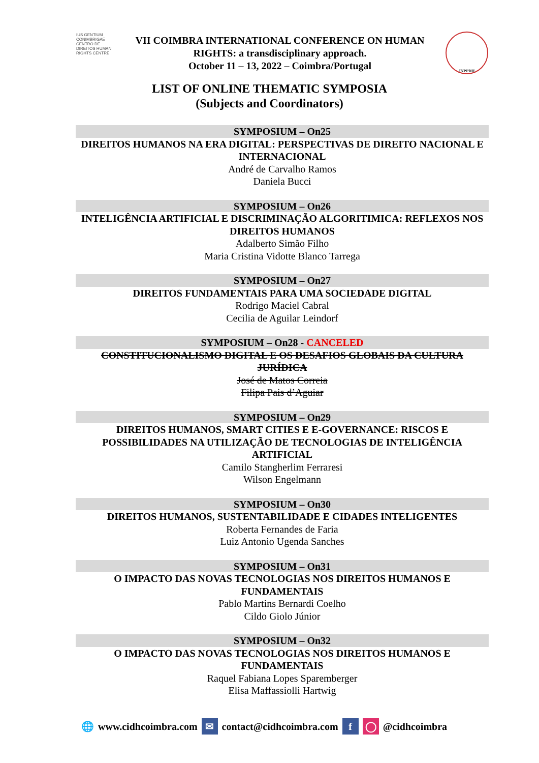IUS GENTIUM CONIMBRIGAE CENTRO DE DIREITOS HUMAN RIGHTS CENTRE
VII COIMBRA INTERNATIONAL CONFERENCE ON HUMAN
RIGHTS: a transdisciplinary approach.
October 11 – 13, 2022 – Coimbra/Portugal
INPPDH
LIST OF ONLINE THEMATIC SYMPOSIA
(Subjects and Coordinators)
SYMPOSIUM – On25
DIREITOS HUMANOS NA ERA DIGITAL: PERSPECTIVAS DE DIREITO NACIONAL E INTERNACIONAL
André de Carvalho Ramos
Daniela Bucci
SYMPOSIUM – On26
INTELIGÊNCIA ARTIFICIAL E DISCRIMINAÇÃO ALGORITIMICA: REFLEXOS NOS DIREITOS HUMANOS
Adalberto Simão Filho
Maria Cristina Vidotte Blanco Tarrega
SYMPOSIUM – On27
DIREITOS FUNDAMENTAIS PARA UMA SOCIEDADE DIGITAL
Rodrigo Maciel Cabral
Cecilia de Aguilar Leindorf
SYMPOSIUM – On28 - CANCELED
CONSTITUCIONALISMO DIGITAL E OS DESAFIOS GLOBAIS DA CULTURA JURÍDICA
José de Matos Correia
Filipa Pais d’Aguiar
SYMPOSIUM – On29
DIREITOS HUMANOS, SMART CITIES E E-GOVERNANCE: RISCOS E POSSIBILIDADES NA UTILIZAÇÃO DE TECNOLOGIAS DE INTELIGÊNCIA ARTIFICIAL
Camilo Stangherlim Ferraresi
Wilson Engelmann
SYMPOSIUM – On30
DIREITOS HUMANOS, SUSTENTABILIDADE E CIDADES INTELIGENTES
Roberta Fernandes de Faria
Luiz Antonio Ugenda Sanches
SYMPOSIUM – On31
O IMPACTO DAS NOVAS TECNOLOGIAS NOS DIREITOS HUMANOS E FUNDAMENTAIS
Pablo Martins Bernardi Coelho
Cildo Giolo Júnior
SYMPOSIUM – On32
O IMPACTO DAS NOVAS TECNOLOGIAS NOS DIREITOS HUMANOS E FUNDAMENTAIS
Raquel Fabiana Lopes Sparemberger
Elisa Maffassiolli Hartwig
🌐 www.cidhcoimbra.com ✉ contact@cidhcoimbra.com f ◯ @cidhcoimbra